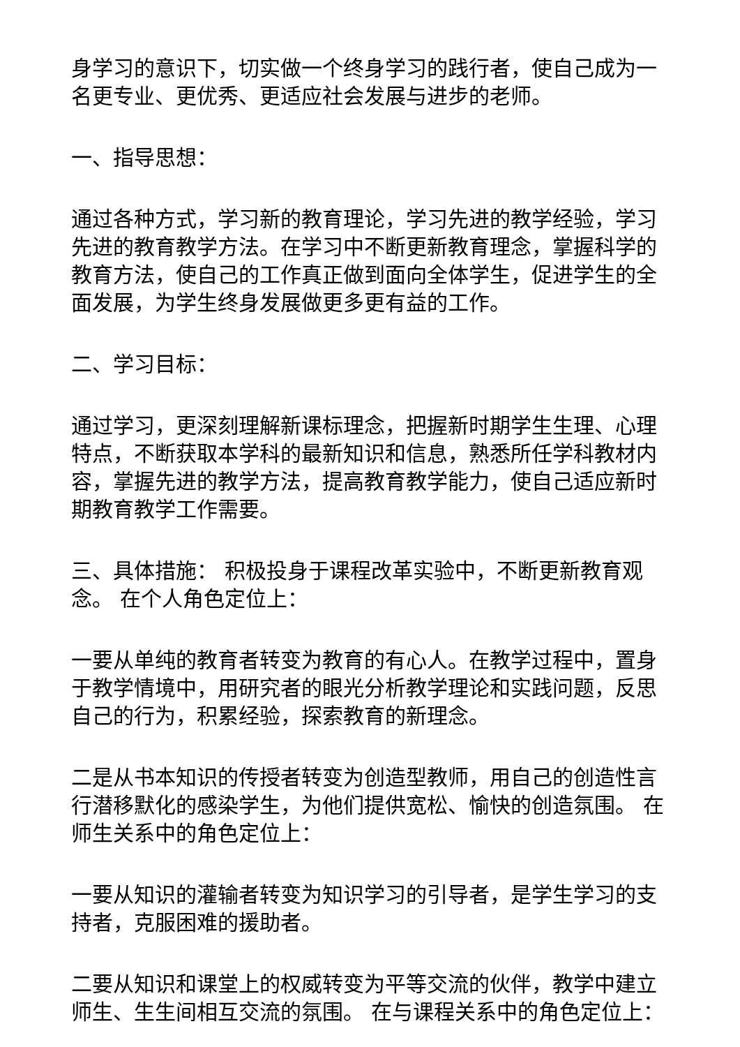身学习的意识下，切实做一个终身学习的践行者，使自己成为一名更专业、更优秀、更适应社会发展与进步的老师。
一、指导思想：
通过各种方式，学习新的教育理论，学习先进的教学经验，学习先进的教育教学方法。在学习中不断更新教育理念，掌握科学的教育方法，使自己的工作真正做到面向全体学生，促进学生的全面发展，为学生终身发展做更多更有益的工作。
二、学习目标：
通过学习，更深刻理解新课标理念，把握新时期学生生理、心理特点，不断获取本学科的最新知识和信息，熟悉所任学科教材内容，掌握先进的教学方法，提高教育教学能力，使自己适应新时期教育教学工作需要。
三、具体措施： 积极投身于课程改革实验中，不断更新教育观念。 在个人角色定位上：
一要从单纯的教育者转变为教育的有心人。在教学过程中，置身于教学情境中，用研究者的眼光分析教学理论和实践问题，反思自己的行为，积累经验，探索教育的新理念。
二是从书本知识的传授者转变为创造型教师，用自己的创造性言行潜移默化的感染学生，为他们提供宽松、愉快的创造氛围。 在师生关系中的角色定位上：
一要从知识的灌输者转变为知识学习的引导者，是学生学习的支持者，克服困难的援助者。
二要从知识和课堂上的权威转变为平等交流的伙伴，教学中建立师生、生生间相互交流的氛围。 在与课程关系中的角色定位上：